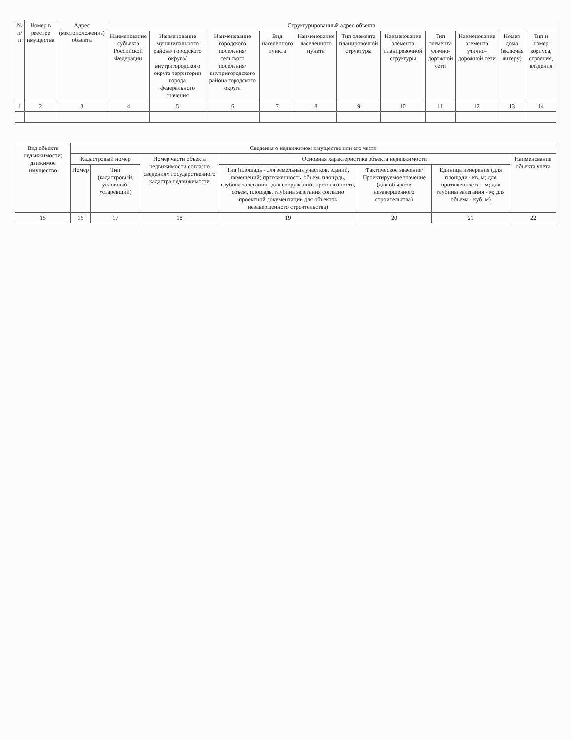| № п/п | Номер в реестре имущества | Адрес (местоположение) объекта | Структурированный адрес объекта | | | | | | | | | | |
| --- | --- | --- | --- | --- | --- | --- | --- | --- | --- | --- | --- | --- | --- |
| | | | Наименование субъекта Российской Федерации | Наименование муниципального района/ городского округа/ внутригородского округа территории города федерального значения | Наименование городского поселения/ сельского поселения/ внутригородского района городского округа | Вид населенного пункта | Наименование населенного пункта | Тип элемента планировочной структуры | Наименование элемента планировочной структуры | Тип элемента улично-дорожной сети | Наименование элемента улично-дорожной сети | Номер дома (включая литеру) | Тип и номер корпуса, строения, владения |
| 1 | 2 | 3 | 4 | 5 | 6 | 7 | 8 | 9 | 10 | 11 | 12 | 13 | 14 |
| Вид объекта недвижимости; движимое имущество | Сведения о недвижимом имуществе или его части | | | | | | |
| --- | --- | --- | --- | --- | --- | --- | --- |
| | Кадастровый номер | | Номер части объекта недвижимости согласно сведениям государственного кадастра недвижимости | Основная характеристика объекта недвижимости | | | Наименование объекта учета |
| | Номер | Тип (кадастровый, условный, устаревший) | | Тип (площадь - для земельных участков, зданий, помещений; протяженность, объем, площадь, глубина залегания - для сооружений; протяженность, объем, площадь, глубина залегания согласно проектной документации для объектов незавершенного строительства) | Фактическое значение/ Проектируемое значение (для объектов незавершенного строительства) | Единица измерения (для площади - кв. м; для протяженности - м; для глубины залегания - м; для объема - куб. м) | |
| 15 | 16 | 17 | 18 | 19 | 20 | 21 | 22 |